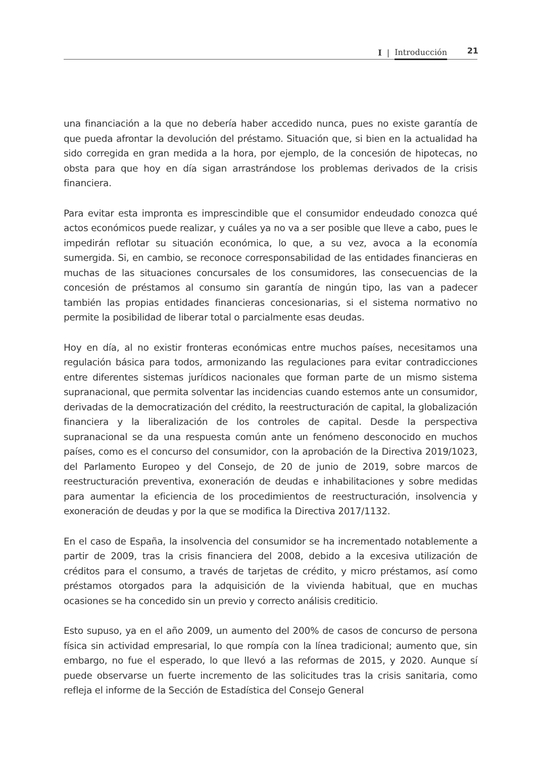I | Introducción 21
una financiación a la que no debería haber accedido nunca, pues no existe garantía de que pueda afrontar la devolución del préstamo. Situación que, si bien en la actualidad ha sido corregida en gran medida a la hora, por ejemplo, de la concesión de hipotecas, no obsta para que hoy en día sigan arrastrándose los problemas derivados de la crisis financiera.
Para evitar esta impronta es imprescindible que el consumidor endeudado conozca qué actos económicos puede realizar, y cuáles ya no va a ser posible que lleve a cabo, pues le impedirán reflotar su situación económica, lo que, a su vez, avoca a la economía sumergida. Si, en cambio, se reconoce corresponsabilidad de las entidades financieras en muchas de las situaciones concursales de los consumidores, las consecuencias de la concesión de préstamos al consumo sin garantía de ningún tipo, las van a padecer también las propias entidades financieras concesionarias, si el sistema normativo no permite la posibilidad de liberar total o parcialmente esas deudas.
Hoy en día, al no existir fronteras económicas entre muchos países, necesitamos una regulación básica para todos, armonizando las regulaciones para evitar contradicciones entre diferentes sistemas jurídicos nacionales que forman parte de un mismo sistema supranacional, que permita solventar las incidencias cuando estemos ante un consumidor, derivadas de la democratización del crédito, la reestructuración de capital, la globalización financiera y la liberalización de los controles de capital. Desde la perspectiva supranacional se da una respuesta común ante un fenómeno desconocido en muchos países, como es el concurso del consumidor, con la aprobación de la Directiva 2019/1023, del Parlamento Europeo y del Consejo, de 20 de junio de 2019, sobre marcos de reestructuración preventiva, exoneración de deudas e inhabilitaciones y sobre medidas para aumentar la eficiencia de los procedimientos de reestructuración, insolvencia y exoneración de deudas y por la que se modifica la Directiva 2017/1132.
En el caso de España, la insolvencia del consumidor se ha incrementado notablemente a partir de 2009, tras la crisis financiera del 2008, debido a la excesiva utilización de créditos para el consumo, a través de tarjetas de crédito, y micro préstamos, así como préstamos otorgados para la adquisición de la vivienda habitual, que en muchas ocasiones se ha concedido sin un previo y correcto análisis crediticio.
Esto supuso, ya en el año 2009, un aumento del 200% de casos de concurso de persona física sin actividad empresarial, lo que rompía con la línea tradicional; aumento que, sin embargo, no fue el esperado, lo que llevó a las reformas de 2015, y 2020. Aunque sí puede observarse un fuerte incremento de las solicitudes tras la crisis sanitaria, como refleja el informe de la Sección de Estadística del Consejo General